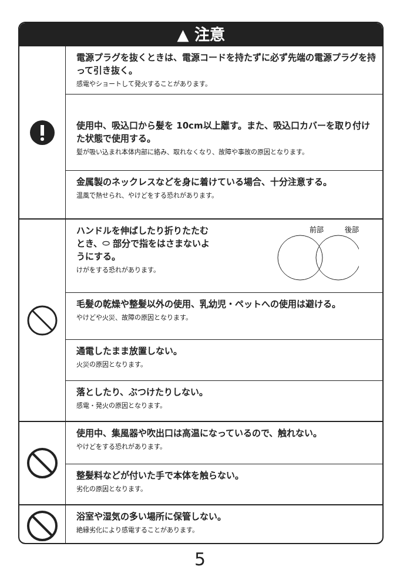▲ 注意
電源プラグを抜くときは、電源コードを持たずに必ず先端の電源プラグを持って引き抜く。
感電やショートして発火することがあります。
使用中、吸込口から髪を 10cm以上離す。また、吸込口カバーを取り付けた状態で使用する。
髪が吸い込まれ本体内部に絡み、取れなくなり、故障や事故の原因となります。
金属製のネックレスなどを身に着けている場合、十分注意する。
温風で熱せられ、やけどをする恐れがあります。
ハンドルを伸ばしたり折りたたむとき、⬭ 部分で指をはさまないようにする。
けがをする恐れがあります。
前部　　　後部
毛髪の乾燥や整髪以外の使用、乳幼児・ペットへの使用は避ける。
やけどや火災、故障の原因となります。
通電したまま放置しない。
火災の原因となります。
落としたり、ぶつけたりしない。
感電・発火の原因となります。
使用中、集風器や吹出口は高温になっているので、触れない。
やけどをする恐れがあります。
整髪料などが付いた手で本体を触らない。
劣化の原因となります。
浴室や湿気の多い場所に保管しない。
絶縁劣化により感電することがあります。
5